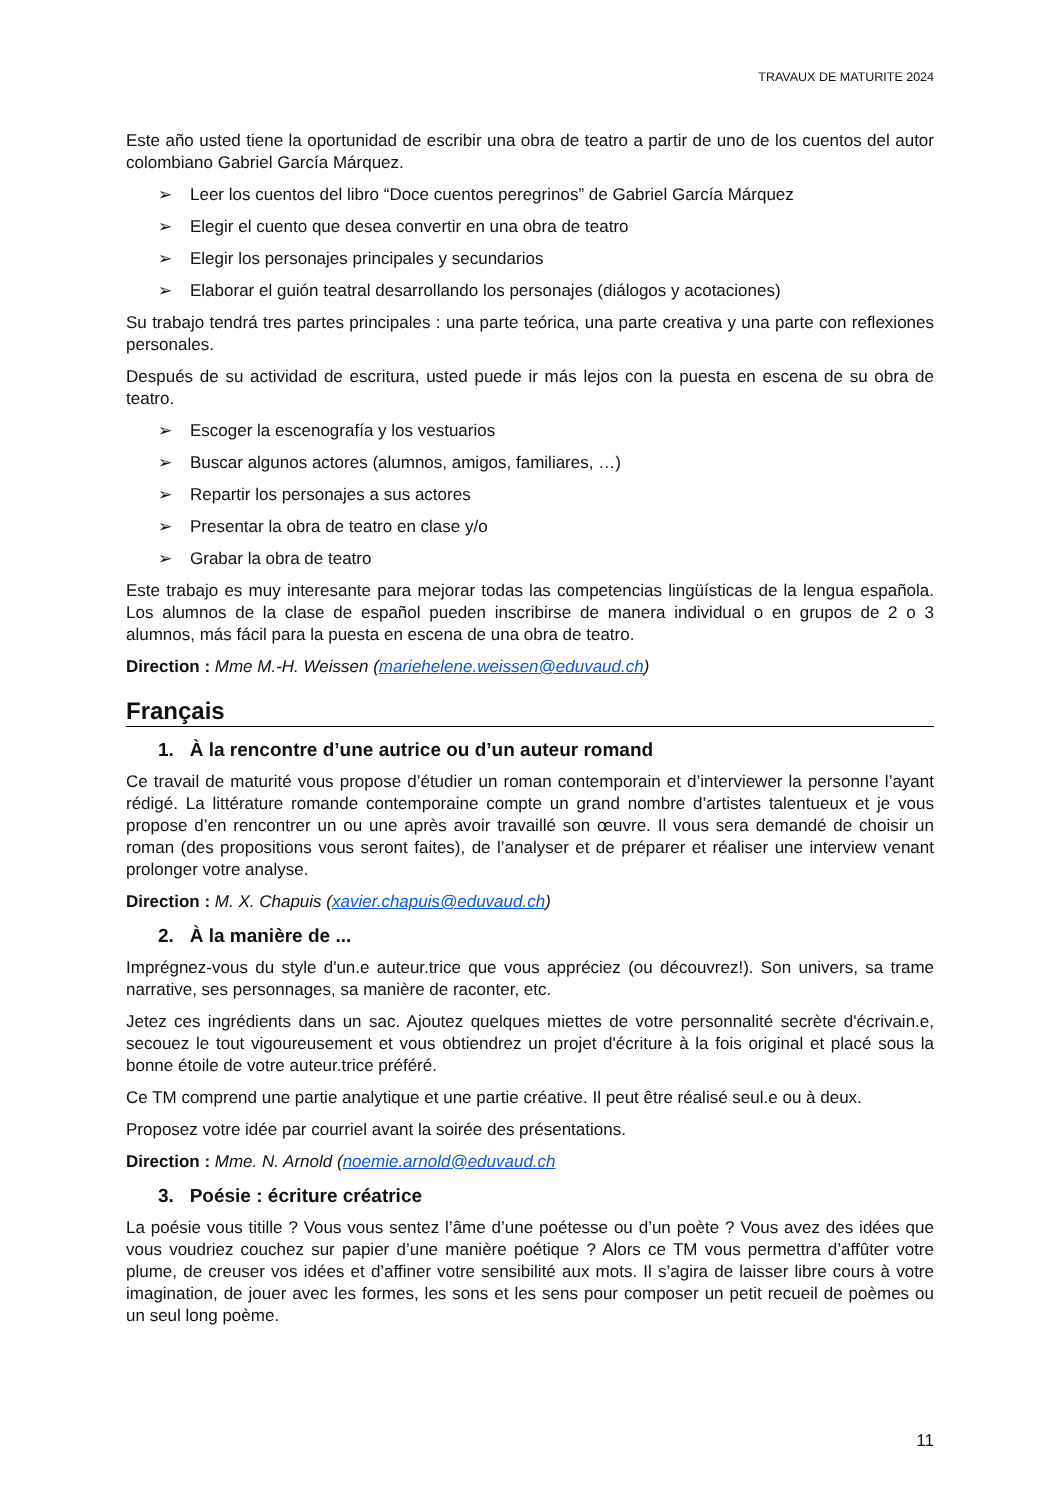TRAVAUX DE MATURITE 2024
Este año usted tiene la oportunidad de escribir una obra de teatro a partir de uno de los cuentos del autor colombiano Gabriel García Márquez.
➢ Leer los cuentos del libro “Doce cuentos peregrinos” de Gabriel García Márquez
➢ Elegir el cuento que desea convertir en una obra de teatro
➢ Elegir los personajes principales y secundarios
➢ Elaborar el guión teatral desarrollando los personajes (diálogos y acotaciones)
Su trabajo tendrá tres partes principales : una parte teórica, una parte creativa y una parte con reflexiones personales.
Después de su actividad de escritura, usted puede ir más lejos con la puesta en escena de su obra de teatro.
➢ Escoger la escenografía y los vestuarios
➢ Buscar algunos actores (alumnos, amigos, familiares, …)
➢ Repartir los personajes a sus actores
➢ Presentar la obra de teatro en clase y/o
➢ Grabar la obra de teatro
Este trabajo es muy interesante para mejorar todas las competencias lingüísticas de la lengua española. Los alumnos de la clase de español pueden inscribirse de manera individual o en grupos de 2 o 3 alumnos, más fácil para la puesta en escena de una obra de teatro.
Direction : Mme M.-H. Weissen (mariehelene.weissen@eduvaud.ch)
Français
1. À la rencontre d’une autrice ou d’un auteur romand
Ce travail de maturité vous propose d’étudier un roman contemporain et d’interviewer la personne l’ayant rédigé. La littérature romande contemporaine compte un grand nombre d’artistes talentueux et je vous propose d’en rencontrer un ou une après avoir travaillé son œuvre. Il vous sera demandé de choisir un roman (des propositions vous seront faites), de l’analyser et de préparer et réaliser une interview venant prolonger votre analyse.
Direction : M. X. Chapuis (xavier.chapuis@eduvaud.ch)
2. À la manière de ...
Imprégnez-vous du style d'un.e auteur.trice que vous appréciez (ou découvrez!). Son univers, sa trame narrative, ses personnages, sa manière de raconter, etc.
Jetez ces ingrédients dans un sac. Ajoutez quelques miettes de votre personnalité secrète d'écrivain.e, secouez le tout vigoureusement et vous obtiendrez un projet d'écriture à la fois original et placé sous la bonne étoile de votre auteur.trice préféré.
Ce TM comprend une partie analytique et une partie créative. Il peut être réalisé seul.e ou à deux.
Proposez votre idée par courriel avant la soirée des présentations.
Direction : Mme. N. Arnold (noemie.arnold@eduvaud.ch
3. Poésie : écriture créatrice
La poésie vous titille ? Vous vous sentez l’âme d’une poétesse ou d’un poète ? Vous avez des idées que vous voudriez couchez sur papier d’une manière poétique ? Alors ce TM vous permettra d’affûter votre plume, de creuser vos idées et d’affiner votre sensibilité aux mots. Il s’agira de laisser libre cours à votre imagination, de jouer avec les formes, les sons et les sens pour composer un petit recueil de poèmes ou un seul long poème.
11